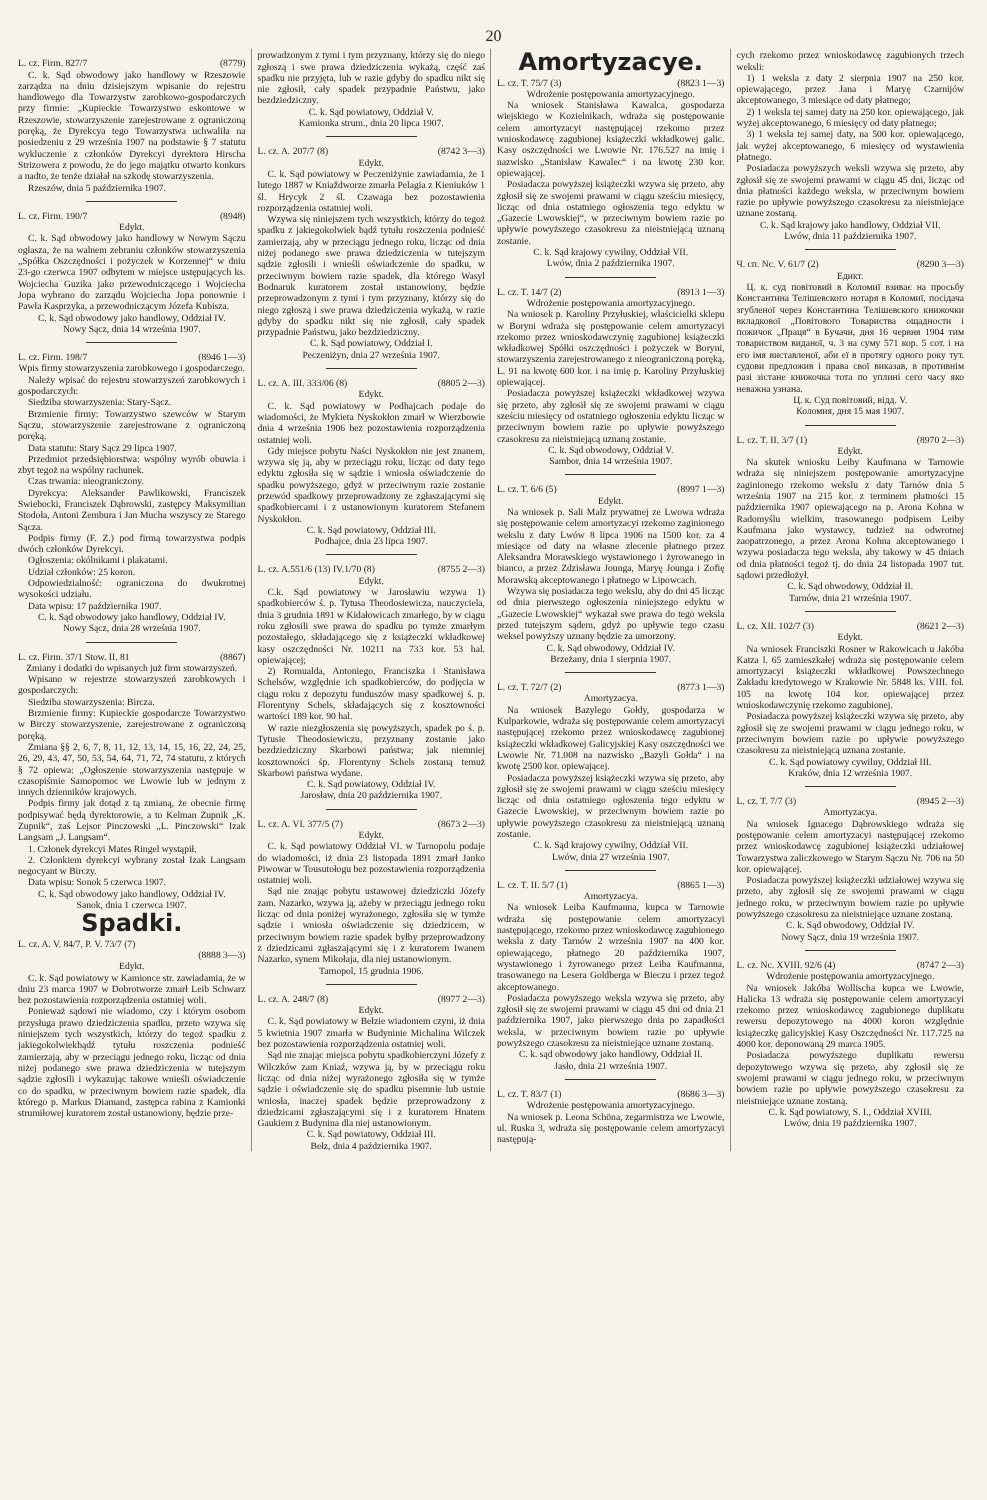20
L. cz. Firm. 827/7 (8779)
C. k. Sąd obwodowy jako handlowy w Rzeszowie zarządza na dniu dzisiejszym wpisanie do rejestru handlowego dla Towarzystw zarobkowo-gospodarczych przy firmie: „Kupieckie Towarzystwo eskontowe w Rzeszowie, stowarzyszenie zarejestrowane z ograniczoną poręką, że Dyrekcya tego Towarzystwa uchwaliła na posiedzeniu z 29 września 1907 na podstawie § 7 statutu wykluczenie z członków Dyrekcyi dyrektora Hirscha Strizowera z powodu, że do jego majątku otwarto konkurs a nadto, że tenże działał na szkodę stowarzyszenia.
Rzeszów, dnia 5 października 1907.
L. cz. Firm. 190/7 (8948)
Edykt.
C. k. Sąd obwodowy jako handlowy w Nowym Sączu ogłasza, że na walnem zebraniu członków stowarzyszenia „Spółka Oszczędności i pożyczek w Korzennej“ w dniu 23-go czerwca 1907 odbytem w miejsce ustępujących ks. Wojciecha Guzika jako przewodniczącego i Wojciecha Jopa wybrano do zarządu Wojciecha Jopa ponownie i Pawła Kasprzyka, a przewodniczącym Józefa Kubisza.
C. k. Sąd obwodowy jako handlowy, Oddział IV.
Nowy Sącz, dnia 14 września 1907.
L. cz. Firm. 198/7 (8946 1—3)
Wpis firmy stowarzyszenia zarobkowego i gospodarczego.
Należy wpisać do rejestru stowarzyszeń zarobkowych i gospodarczych:
Siedziba stowarzyszenia: Stary-Sącz.
Brzmienie firmy: Towarzystwo szewców w Starym Sączu, stowarzyszenie zarejestrowane z ograniczoną poręką.
Data statutu: Stary Sącz 29 lipca 1907.
Przedmiot przedsiębiorstwa: wspólny wyrób obuwia i zbyt tegoż na wspólny rachunek.
Czas trwania: nieograniczony.
Dyrekcya: Aleksander Pawlikowski, Franciszek Swiebocki, Franciszek Dąbrowski, zastępcy Maksymilian Stodoła, Antoni Zembura i Jan Mucha wszyscy ze Starego Sącza.
Podpis firmy (F. Z.) pod firmą towarzystwa podpis dwóch członków Dyrekcyi.
Ogłoszenia: okólnikami i plakatami.
Udział członków: 25 koron.
Odpowiedzialność: ograniczona do dwukrotnej wysokości udziału.
Data wpisu: 17 października 1907.
C. k. Sąd obwodowy jako handlowy, Oddział IV.
Nowy Sącz, dnia 28 września 1907.
L. cz. Firm. 37/1 Stow. II. 81 (8867)
Zmiany i dodatki do wpisanych już firm stowarzyszeń.
Wpisano w rejestrze stowarzyszeń zarobkowych i gospodarczych:
Siedziba stowarzyszenia: Bircza.
Brzmienie firmy: Kupieckie gospodarcze Towarzystwo w Birczy stowarzyszenie, zarejestrowane z ograniczoną poręką.
Zmiana §§ 2, 6, 7, 8, 11, 12, 13, 14, 15, 16, 22, 24, 25, 26, 29, 43, 47, 50, 53, 54, 64, 71, 72, 74 statutu, z których § 72 opiewa: „Ogłoszenie stowarzyszenia następuje w czasopiśmie Samopomoc we Lwowie lub w jednym z innych dzienników krajowych.
Podpis firmy jak dotąd z tą zmianą, że obecnie firmę podpisywać będą dyrektorowie, a to Kelman Zupnik „K. Zupnik“, zaś Lejsor Pinczowski „L. Pinczowski“ Izak Langsam „J. Langsam“.
1. Członek dyrekcyi Mates Ringel wystąpił.
2. Członkiem dyrekcyi wybrany został Izak Langsam negocyant w Birczy.
Data wpisu: Sonok 5 czerwca 1907.
C. k. Sąd obwodowy jako handlowy, Oddział IV.
Sanok, dnia 1 czerwca 1907.
Spadki.
L. cz. A. V. 84/7, P. V. 73/7 (7)
(8888 3—3)
Edykt.
C. k. Sąd powiatowy w Kamionce str. zawiadamia, że w dniu 23 marca 1907 w Dobrotworze zmarł Leib Schwarz bez pozostawienia rozporządzenia ostatniej woli.
Ponieważ sądowi nie wiadomo, czy i którym osobom przysługa prawo dziedziczenia spadku, przeto wzywa się niniejszem tych wszystkich, którzy do tegoż spadku z jakiegokolwiekbądź tytułu roszczenia podnieść zamierzają, aby w przeciągu jednego roku, licząc od dnia niżej podanego swe prawa dziedziczenia w tutejszym sądzie zgłosili i wykazując takowe wnieśli oświadczenie co do spadku, w przeciwnym bowiem razie spadek, dla którego p. Markus Diamand, zastępca rabina z Kamionki strumiłowej kuratorem został ustanowiony, będzie prze-
prowadzonym z tymi i tym przyznany, którzy się do niego zgłoszą i swe prawa dziedziczenia wykażą, część zaś spadku nie przyjęta, lub w razie gdyby do spadku nikt się nie zgłosił, cały spadek przypadnie Państwu, jako bezdziedziczny.
C. k. Sąd powiatowy, Oddział V.
Kamionka strum., dnia 20 lipca 1907.
L. cz. A. 207/7 (8) (8742 3—3)
Edykt.
C. k. Sąd powiatowy w Peczeniżynie zawiadamia, że 1 lutego 1887 w Kniaždworze zmarła Pelagia z Kieniuków 1 śl. Hrycyk 2 śl. Czawaga bez pozostawienia rozporządzenia ostatniej woli.
Wzywa się niniejszem tych wszystkich, którzy do tegoż spadku z jakiegokolwiek bądź tytułu roszczenia podnieść zamierzają, aby w przeciągu jednego roku, licząc od dnia niżej podanego swe prawa dziedziczenia w tutejszym sądzie zgłosili i wnieśli oświadczenie do spadku, w przeciwnym bowiem razie spadek, dla którego Wasyl Bodnaruk kuratorem został ustanowiony, będzie przeprowadzonym z tymi i tym przyznany, którzy się do niego zgłoszą i swe prawa dziedziczenia wykażą, w razie gdyby do spadku nikt się nie zgłosił, cały spadek przypadnie Państwu, jako bezdziedziczny.
C. k. Sąd powiatowy, Oddział I.
Peczeniżyn, dnia 27 września 1907.
L. cz. A. III. 333/06 (8) (8805 2—3)
Edykt.
C. k. Sąd powiatowy w Podhajcach podaje do wiadomości, że Mykieta Nyskokłon zmarł w Wierzbowie dnia 4 września 1906 bez pozostawienia rozporządzenia ostatniej woli.
Gdy miejsce pobytu Naści Nyskokłon nie jest znanem, wzywa się ją, aby w przeciągu roku, licząc od daty tego edyktu zgłosiła się w sądzie i wniosła oświadczenie do spadku powyższego, gdyż w przeciwnym razie zostanie przewód spadkowy przeprowadzony ze zgłaszającymi się spadkobiercami i z ustanowionym kuratorem Stefanem Nyskokłon.
C. k. Sąd powiatowy, Oddział III.
Podhajce, dnia 23 lipca 1907.
L. cz. A.551/6 (13) IV.1/70 (8) (8755 2—3)
Edykt.
C.k. Sąd powiatowy w Jarosławiu wzywa 1) spadkobierców ś. p. Tytusa Theodosiewicza, nauczyciela, dnia 3 grudnia 1891 w Kidałowicach zmarłego, by w ciągu roku zgłosili swe prawa do spadku po tymże zmarłym pozostałego, składającego się z książeczki wkładkowej kasy oszczędności Nr. 10211 na 733 kor. 53 hal. opiewającej;
2) Romualda, Antoniego, Franciszka i Stanisława Schelsów, względnie ich spadkobierców, do podjęcia w ciągu roku z depozytu funduszów masy spadkowej ś. p. Florentyny Schels, składających się z kosztowności wartości 189 kor. 90 hal.
W razie niezgłoszenia się powyższych, spadek po ś. p. Tytusie Theodosiewiczu, przyznany zostanie jako bezdziedziczny Skarbowi państwa; jak niemniej kosztowności śp. Florentyny Schels zostaną temuż Skarbowi państwa wydane.
C. k. Sąd powiatowy, Oddział IV.
Jarosław, dnia 20 października 1907.
L. cz. A. VI. 377/5 (7) (8673 2—3)
Edykt.
C. k. Sąd powiatowy Oddział VI. w Tarnopolu podaje do wiadomości, iż dnia 23 listopada 1891 zmarł Janko Piwowar w Tousutołogu bez pozostawienia rozporządzenia ostatniej woli.
Sąd nie znając pobytu ustawowej dziedziczki Józefy zam. Nazarko, wzywa ją, ażeby w przeciągu jednego roku licząc od dnia poniżej wyrażonego, zgłosiła się w tymże sądzie i wniosła oświadczenie się dziedzicem, w przeciwnym bowiem razie spadek byłby przeprowadzony z dziedzicami zgłaszającymi się i z kuratorem Iwanem Nazarko, synem Mikołaja, dla niej ustanowionym.
Tarnopol, 15 grudnia 1906.
L. cz. A. 248/7 (8) (8977 2—3)
Edykt.
C. k. Sąd powiatowy w Bełzie wiadomem czyni, iż dnia 5 kwietnia 1907 zmarła w Budyninie Michalina Wilczek bez pozostawienia rozporządzenia ostatniej woli.
Sąd nie znając miejsca pobytu spadkobierczyni Józefy z Wilczków zam Kniaź, wzywa ją, by w przeciągu roku licząc od dnia niżej wyrażonego zgłosiła się w tymże sądzie i oświadczenie się do spadku pisemnie lub ustnie wniosła, inaczej spadek będzie przeprowadzony z dziedzicami zgłaszającymi się i z kuratorem Hnatem Gaukiem z Budynina dla niej ustanowionym.
C. k. Sąd powiatowy, Oddział III.
Bełz, dnia 4 października 1907.
Amortyzacye.
L. cz. T. 75/7 (3) (8823 1—3)
Wdrożenie postępowania amortyzacyjnego.
Na wniosek Stanisława Kawalca, gospodarza wiejskiego w Kozielnikach, wdraża się postępowanie celem amortyzacyi następującej rzekomo przez wnioskodawcę zagubionej książeczki wkładkowej galic. Kasy oszczędności we Lwowie Nr. 176.527 na imię i nazwisko „Stanisław Kawalec“ i na kwotę 230 kor. opiewającej.
Posiadacza powyższej książeczki wzywa się przeto, aby zgłosił się ze swojemi prawami w ciągu sześciu miesięcy, licząc od dnia ostatniego ogłoszenia tego edyktu w „Gazecie Lwowskiej“, w przeciwnym bowiem razie po upływie powyższego czasokresu za nieistniejącą uznaną zostanie.
C. k. Sąd krajowy cywilny, Oddział VII.
Lwów, dnia 2 października 1907.
L. cz. T. 14/7 (2) (8913 1—3)
Wdrożenie postępowania amortyzacyjnego.
Na wniosek p. Karoliny Przyłuskiej, właścicielki sklepu w Boryni wdraża się postępowanie celem amortyzacyi rzekomo przez wnioskodawczynię zagubionej książeczki wkładkowej Spółki oszczędności i pożyczek w Boryni, stowarzyszenia zarejestrowanego z nieograniczoną poręką, L. 91 na kwotę 600 kor. i na imię p. Karoliny Przyłuskiej opiewającej.
Posiadacza powyższej książeczki wkładkowej wzywa się przeto, aby zgłosił się ze swojemi prawami w ciągu sześciu miesięcy od ostatniego ogłoszenia edyktu licząc w przeciwnym bowiem razie po upływie powyższego czasokresu za nieistniejącą uznaną zostanie.
C. k. Sąd obwodowy, Oddział V.
Sambor, dnia 14 września 1907.
L. cz. T. 6/6 (5) (8997 1—3)
Edykt.
Na wniosek p. Sali Malz prywatnej ze Lwowa wdraża się postępowanie celem amortyzacyi rzekomo zaginionego wekslu z daty Lwów 8 lipca 1906 na 1500 kor. za 4 miesiące od daty na własne zlecenie płatnego przez Aleksandra Morawskiego wystawionego i żyrowanego in bianco, a przez Zdzisława Jounga, Maryę Jounga i Zofię Morawską akceptowanego i płatnego w Lipowcach.
Wzywa się posiadacza tego wekslu, aby do dni 45 licząc od dnia pierwszego ogłoszenia niniejszego edyktu w „Gazecie Lwowskiej“ wykazał swe prawa do tego weksla przed tutejszym sądem, gdyż po upływie tego czasu weksel powyższy uznany będzie za umorzony.
C. k. Sąd obwodowy, Oddział IV.
Brzeżany, dnia 1 sierpnia 1907.
L. cz. T. 72/7 (2) (8773 1—3)
Amortyzacya.
Na wniosek Bazylego Gołdy, gospodarza w Kulparkowie, wdraża się postępowanie celem amortyzacyi następującej rzekomo przez wnioskodawcę zagubionej książeczki wkładkowej Galicyjskiej Kasy oszczędności we Lwowie Nr. 71.008 na nazwisko „Bazyli Gołda“ i na kwotę 2500 kor. opiewającej.
Posiadacza powyższej książeczki wzywa się przeto, aby zgłosił się ze swojemi prawami w ciągu sześciu miesięcy licząc od dnia ostatniego ogłoszenia tego edyktu w Gazecie Lwowskiej, w przeciwnym bowiem razie po upływie powyższego czasokresu za nieistniejącą uznaną zostanie.
C. k. Sąd krajowy cywilny, Oddział VII.
Lwów, dnia 27 września 1907.
L. cz. T. II. 5/7 (1) (8865 1—3)
Amortyzacya.
Na wniosek Leiba Kaufmanna, kupca w Tarnowie wdraża się postępowanie celem amortyzacyi następującego, rzekomo przez wnioskodawcę zagubionego weksla z daty Tarnów 2 września 1907 na 400 kor. opiewającego, płatnego 20 października 1907, wystawionego i żyrowanego przez Leiba Kaufmanna, trasowanego na Lesera Goldberga w Bieczu i przez tegoż akceptowanego.
Posiadacza powyższego weksla wzywa się przeto, aby zgłosił się ze swojemi prawami w ciągu 45 dni od dnia 21 października 1907, jako pierwszego dnia po zapadłości weksla, w przeciwnym bowiem razie po upływie powyższego czasokresu za nieistniejące uznane zostaną.
C. k. sąd obwodowy jako handlowy, Oddział II.
Jasło, dnia 21 września 1907.
L. cz. T. 83/7 (1) (8686 3—3)
Wdrożenie postępowania amortyzacyjnego.
Na wniosek p. Leona Schöna, zegarmistrza we Lwowie, ul. Ruska 3, wdraża się postępowanie celem amortyzacyi następują-
cych rzekomo przez wnioskodawcę zagubionych trzech weksli:
1) 1 weksla z daty 2 sierpnia 1907 na 250 kor. opiewającego, przez Jana i Maryę Czarnijów akceptowanego, 3 miesiące od daty płatnego;
2) 1 weksla tej samej daty na 250 kor. opiewającego, jak wyżej akceptowanego, 6 miesięcy od daty płatnego;
3) 1 weksla tej samej daty, na 500 kor. opiewającego, jak wyżej akceptowanego, 6 miesięcy od wystawienia płatnego.
Posiadacza powyższych weksli wzywa się przeto, aby zgłosił się ze swojemi prawami w ciągu 45 dni, licząc od dnia płatności każdego weksla, w przeciwnym bowiem razie po upływie powyższego czasokresu za nieistniejące uznane zostaną.
C. k. Sąd krajowy jako handlowy, Oddział VII.
Lwów, dnia 11 października 1907.
Ч. сп. Nc. V. 61/7 (2) (8290 3—3)
Едикт.
Ц. к. суд повітовий в Коломиї взиває на просьбу Константина Телішевского нотаря в Коломиї, посідача згубленої через Константина Телішевского книжочки вкладкової „Повітового Товариства ощадности і пожичок „Праця“ в Бучачи, дня 16 червня 1904 тим товариством виданої, ч. 3 на суму 571 кор. 5 сот. і на его імя виставленої, аби еї в протягу одного року тут. судови предложив і права свої виказав, в противнім разі зістане книжочка тота по уплині сего часу яко неважна узнана.
Ц. к. Суд повітовий, відд. V.
Коломия, дня 15 мая 1907.
L. cz. T. II. 3/7 (1) (8970 2—3)
Edykt.
Na skutek wniosku Leiby Kaufmana w Tarnowie wdraża się niniejszem postępowanie amortyzacyjne zaginionego rzekomo wekslu z daty Tarnów dnia 5 września 1907 na 215 kor. z terminem płatności 15 października 1907 opiewającego na p. Arona Kohna w Radomyślu wielkim, trasowanego podpisem Leiby Kaufmana jako wystawcy, tudzież na odwrotnej zaopatrzonego, a przez Arona Kohna akceptowanego i wzywa posiadacza tego weksla, aby takowy w 45 dniach od dnia płatności tegoż tj. do dnia 24 listopada 1907 tut. sądowi przedłożył.
C. k. Sąd obwodowy, Oddział II.
Tarnów, dnia 21 września 1907.
L. cz. XII. 102/7 (3) (8621 2—3)
Edykt.
Na wniosek Franciszki Rosner w Rakowicach u Jakóba Katza l. 65 zamieszkałej wdraża się postępowanie celem amortyzacyi książeczki wkładkowej Powszechnego Zakładu kredytowego w Krakowie Nr. 5848 ks. VIII. fol. 105 na kwotę 104 kor. opiewającej przez wnioskodawczynię rzekomo zagubionej.
Posiadacza powyższej książeczki wzywa się przeto, aby zgłosił się ze swojemi prawami w ciągu jednego roku, w przeciwnym bowiem razie po upływie powyższego czasokresu za nieistniejącą uznana zostanie.
C. k. Sąd powiatowy cywilny, Oddział III.
Kraków, dnia 12 września 1907.
L. cz. T. 7/7 (3) (8945 2—3)
Amortyzacya.
Na wniosek Ignacego Dąbrowskiego wdraża się postępowanie celem amortyzacyi następującej rzekomo przez wnioskodawcę zagubionej książeczki udziałowej Towarzystwa zaliczkowego w Starym Sączu Nr. 706 na 50 kor. opiewającej.
Posiadacza powyższej książeczki udziałowej wzywa się przeto, aby zgłosił się ze swojemi prawami w ciągu jednego roku, w przeciwnym bowiem razie po upływie powyższego czasokresu za nieistniejące uznane zostaną.
C. k. Sąd obwodowy, Oddział IV.
Nowy Sącz, dnia 19 września 1907.
L. cz. Nc. XVIII. 92/6 (4) (8747 2—3)
Wdrożenie postępowania amortyzacyjnego.
Na wniosek Jakóba Wollischa kupca we Lwowie, Halicka 13 wdraża się postępowanie celem amortyzacyi rzekomo przez wnioskodawcę zagubionego duplikatu rewersu depozytowego na 4000 koron względnie książeczkę galicyjskiej Kasy Oszczędności Nr. 117.725 na 4000 kor. deponowaną 29 marca 1905.
Posiadacza powyższego duplikatu rewersu depozytowego wzywa się przeto, aby zgłosił się ze swojemi prawami w ciągu jednego roku, w przeciwnym bowiem razie po upływie powyższego czasokresu za nieistniejące uznane zostaną.
C. k. Sąd powiatowy, S. I., Oddział XVIII.
Lwów, dnia 19 października 1907.